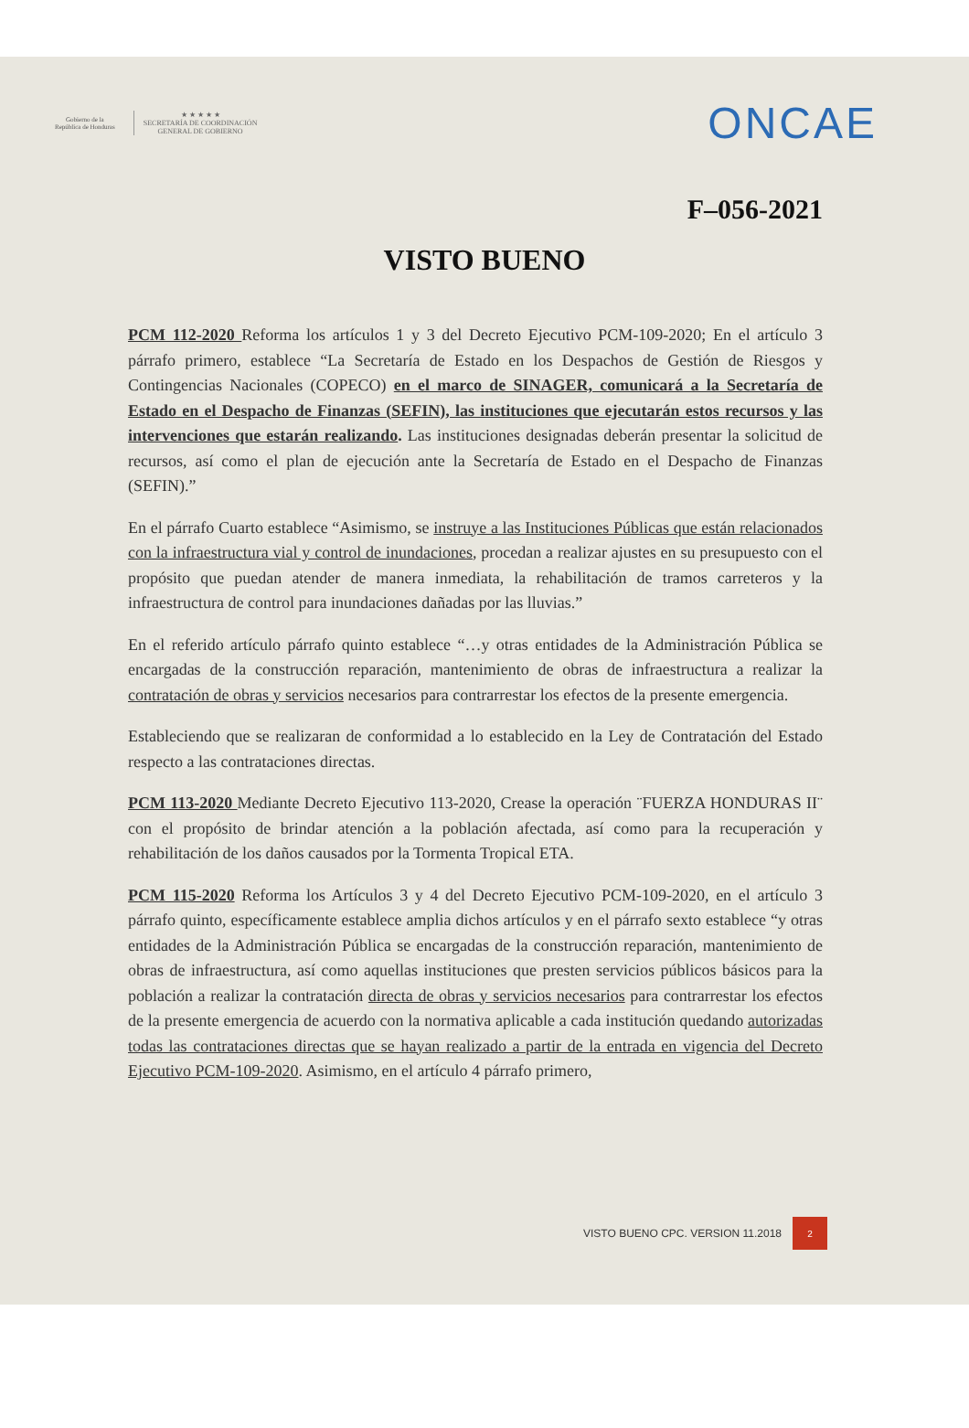Gobierno de la
República de Honduras
★ ★ ★ ★ ★
SECRETARÍA DE COORDINACIÓN
GENERAL DE GOBIERNO
ONCAE
F–056-2021
VISTO BUENO
PCM 112-2020 Reforma los artículos 1 y 3 del Decreto Ejecutivo PCM-109-2020; En el artículo 3 párrafo primero, establece “La Secretaría de Estado en los Despachos de Gestión de Riesgos y Contingencias Nacionales (COPECO) en el marco de SINAGER, comunicará a la Secretaría de Estado en el Despacho de Finanzas (SEFIN), las instituciones que ejecutarán estos recursos y las intervenciones que estarán realizando. Las instituciones designadas deberán presentar la solicitud de recursos, así como el plan de ejecución ante la Secretaría de Estado en el Despacho de Finanzas (SEFIN).”
En el párrafo Cuarto establece “Asimismo, se instruye a las Instituciones Públicas que están relacionados con la infraestructura vial y control de inundaciones, procedan a realizar ajustes en su presupuesto con el propósito que puedan atender de manera inmediata, la rehabilitación de tramos carreteros y la infraestructura de control para inundaciones dañadas por las lluvias.”
En el referido artículo párrafo quinto establece “…y otras entidades de la Administración Pública se encargadas de la construcción reparación, mantenimiento de obras de infraestructura a realizar la contratación de obras y servicios necesarios para contrarrestar los efectos de la presente emergencia.
Estableciendo que se realizaran de conformidad a lo establecido en la Ley de Contratación del Estado respecto a las contrataciones directas.
PCM 113-2020 Mediante Decreto Ejecutivo 113-2020, Crease la operación ¨FUERZA HONDURAS II¨ con el propósito de brindar atención a la población afectada, así como para la recuperación y rehabilitación de los daños causados por la Tormenta Tropical ETA.
PCM 115-2020 Reforma los Artículos 3 y 4 del Decreto Ejecutivo PCM-109-2020, en el artículo 3 párrafo quinto, específicamente establece amplia dichos artículos y en el párrafo sexto establece “y otras entidades de la Administración Pública se encargadas de la construcción reparación, mantenimiento de obras de infraestructura, así como aquellas instituciones que presten servicios públicos básicos para la población a realizar la contratación directa de obras y servicios necesarios para contrarrestar los efectos de la presente emergencia de acuerdo con la normativa aplicable a cada institución quedando autorizadas todas las contrataciones directas que se hayan realizado a partir de la entrada en vigencia del Decreto Ejecutivo PCM-109-2020. Asimismo, en el artículo 4 párrafo primero,
VISTO BUENO CPC. VERSION 11.2018 2